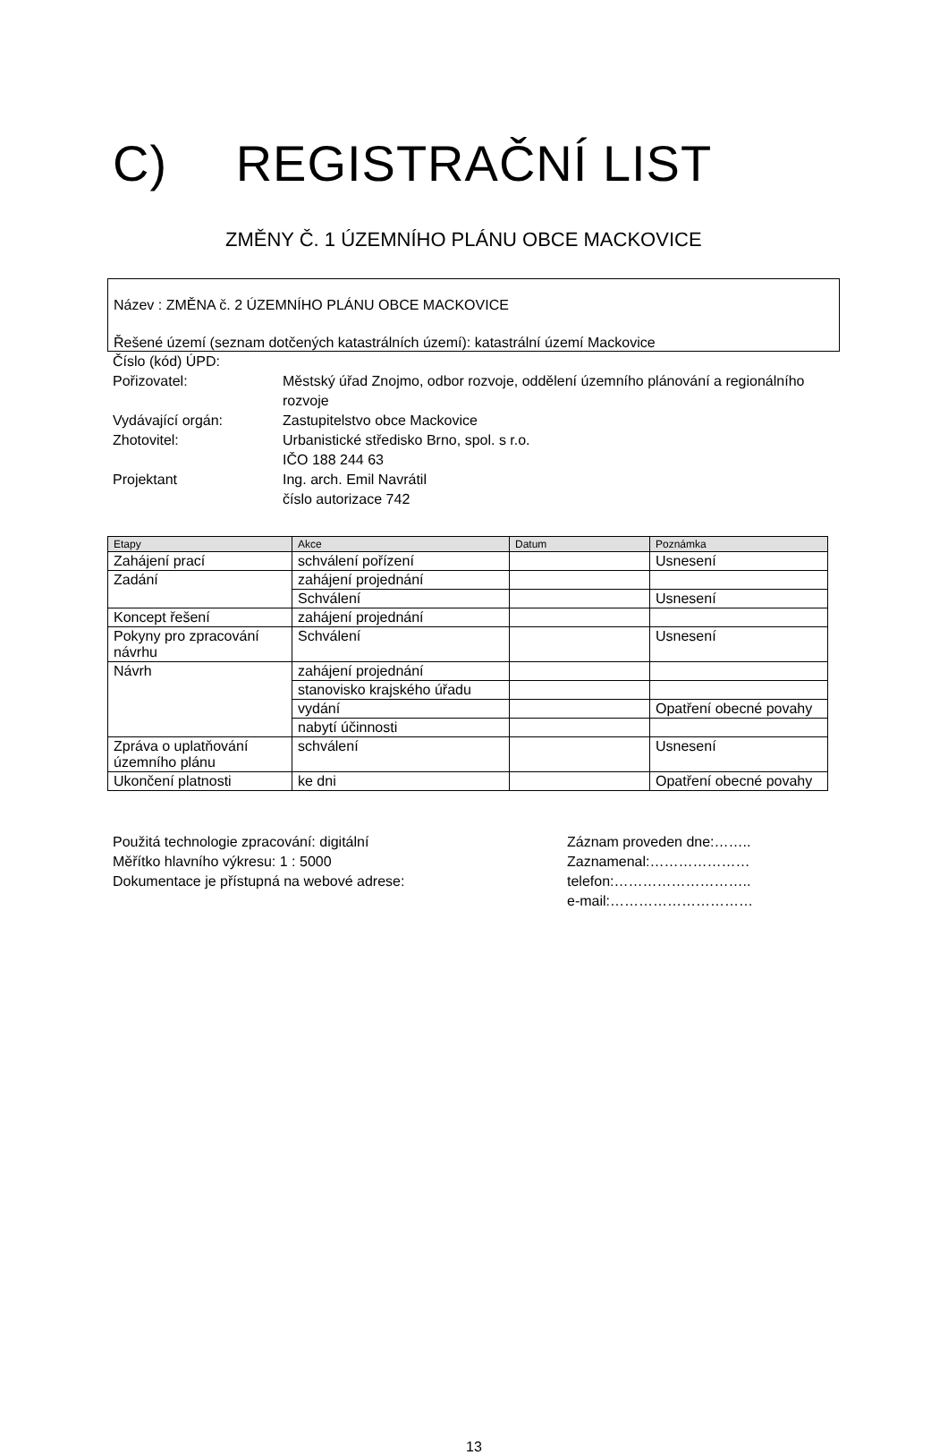C) REGISTRAČNÍ LIST
ZMĚNY Č. 1 ÚZEMNÍHO PLÁNU OBCE MACKOVICE
Název : ZMĚNA č. 2 ÚZEMNÍHO PLÁNU OBCE MACKOVICE
Řešené území (seznam dotčených katastrálních území): katastrální území Mackovice
Číslo (kód) ÚPD:
Pořizovatel:
Městský úřad Znojmo, odbor rozvoje, oddělení územního plánování a regionálního rozvoje
Vydávající orgán:
Zastupitelstvo obce Mackovice
Zhotovitel:
Urbanistické středisko Brno, spol. s r.o.
IČO 188 244 63
Projektant
Ing. arch. Emil Navrátil
číslo autorizace 742
| Etapy | Akce | Datum | Poznámka |
| --- | --- | --- | --- |
| Zahájení prací | schválení pořízení | | Usnesení |
| Zadání | zahájení projednání | | |
| | Schválení | | Usnesení |
| Koncept řešení | zahájení projednání | | |
| Pokyny pro zpracování návrhu | Schválení | | Usnesení |
| Návrh | zahájení projednání | | |
| | stanovisko krajského úřadu | | |
| | vydání | | Opatření obecné povahy |
| | nabytí účinnosti | | |
| Zpráva o uplatňování územního plánu | schválení | | Usnesení |
| Ukončení platnosti | ke dni | | Opatření obecné povahy |
Použitá technologie zpracování: digitální
Měřítko hlavního výkresu: 1 : 5000
Dokumentace je přístupná na webové adrese:
Záznam proveden dne:……..
Zaznamenal:…………………
telefon:………………………..
e-mail:…………………………
13